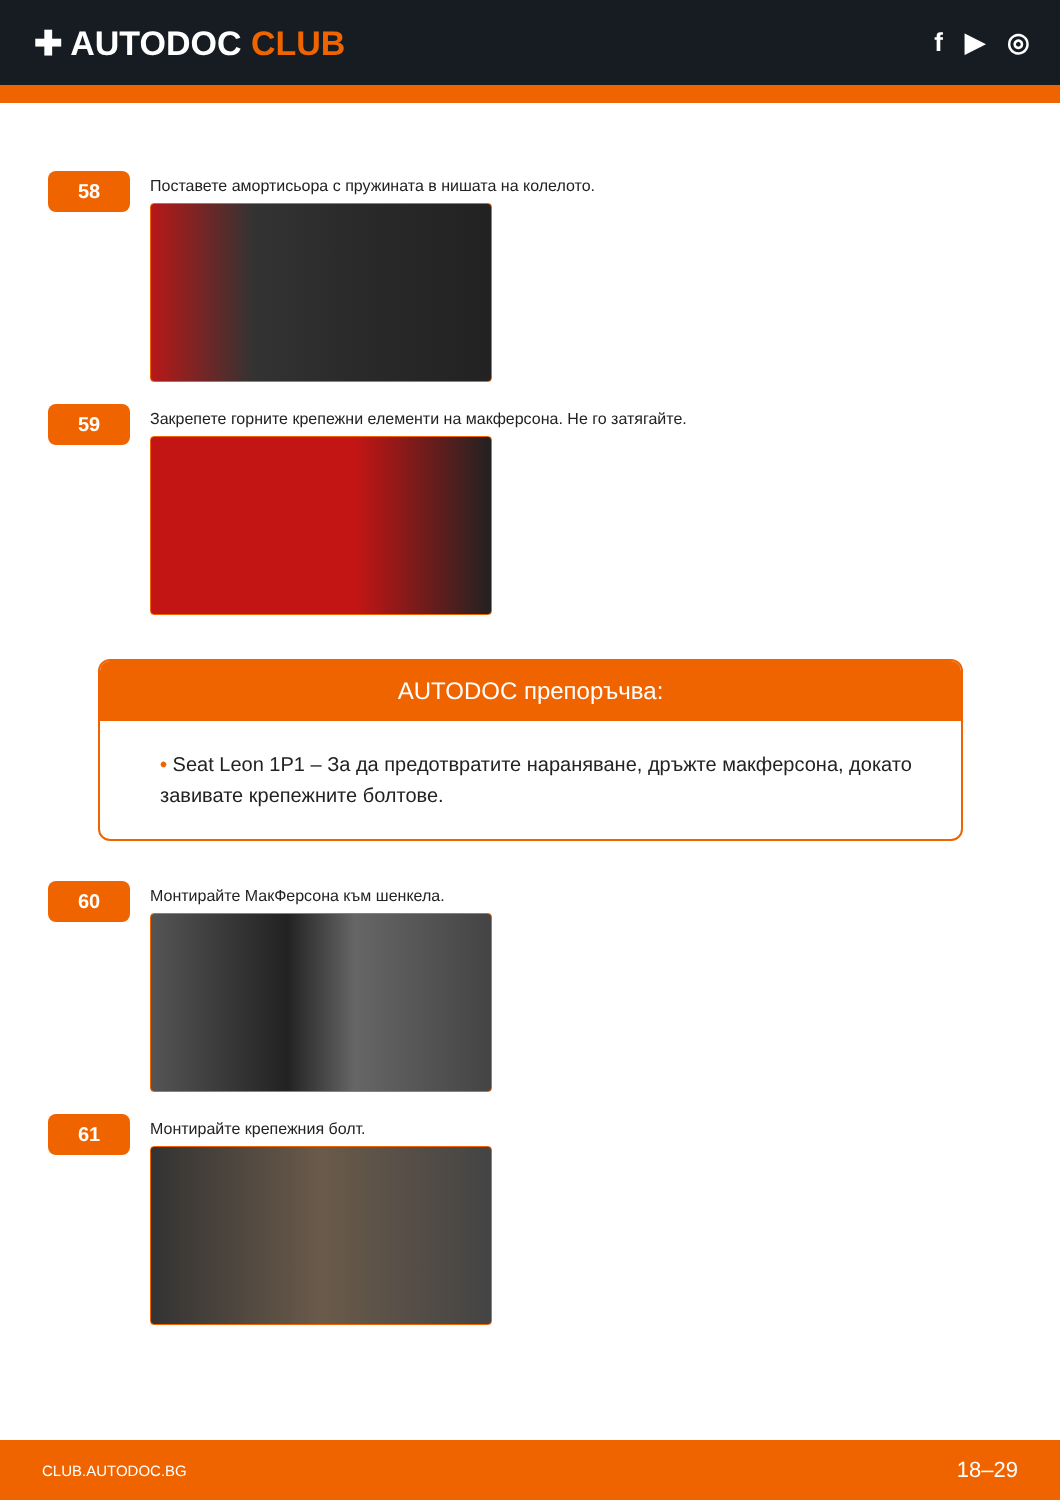✚ AUTODOC CLUB
f ▶ ◎
58
Поставете амортисьора с пружината в нишата на колелото.
59
Закрепете горните крепежни елементи на макферсона. Не го затягайте.
AUTODOC препоръчва:
• Seat Leon 1P1 – За да предотвратите нараняване, дръжте макферсона, докато завивате крепежните болтове.
60
Монтирайте МакФерсона към шенкела.
61
Монтирайте крепежния болт.
CLUB.AUTODOC.BG 18–29